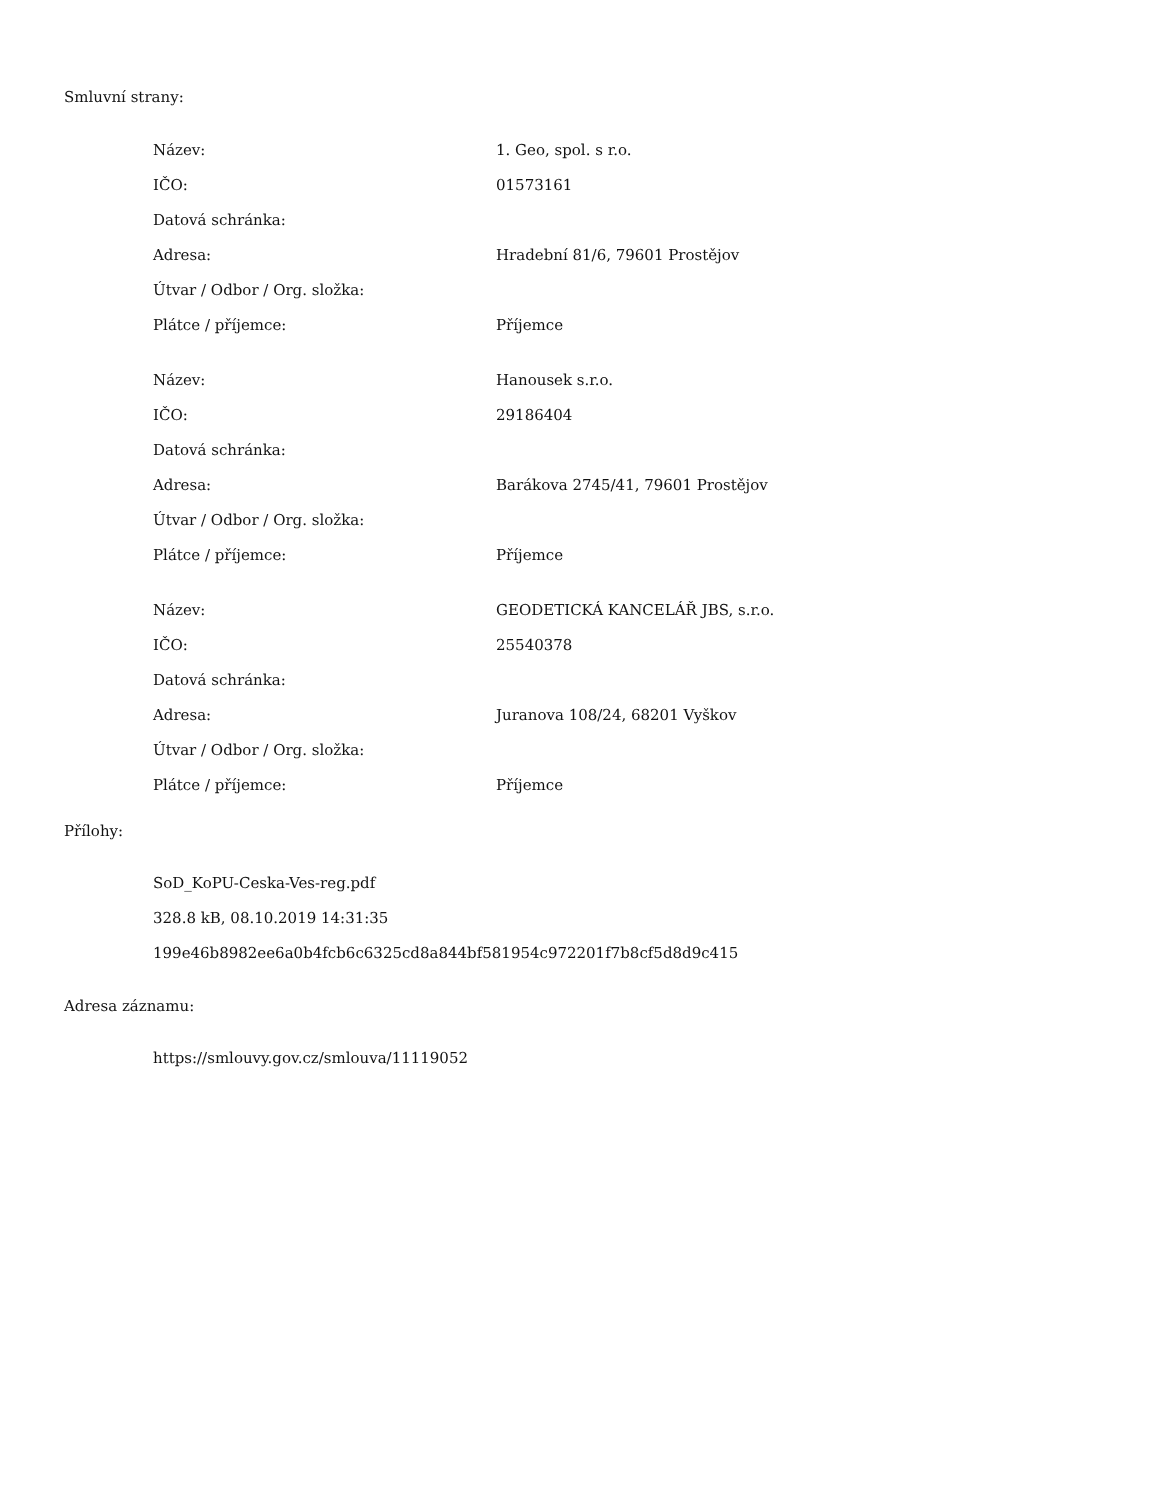Smluvní strany:
| Název: | 1. Geo, spol. s r.o. |
| IČO: | 01573161 |
| Datová schránka: | |
| Adresa: | Hradební 81/6, 79601 Prostějov |
| Útvar / Odbor / Org. složka: | |
| Plátce / příjemce: | Příjemce |
| Název: | Hanousek s.r.o. |
| IČO: | 29186404 |
| Datová schránka: | |
| Adresa: | Barákova 2745/41, 79601 Prostějov |
| Útvar / Odbor / Org. složka: | |
| Plátce / příjemce: | Příjemce |
| Název: | GEODETICKÁ KANCELÁŘ JBS, s.r.o. |
| IČO: | 25540378 |
| Datová schránka: | |
| Adresa: | Juranova 108/24, 68201 Vyškov |
| Útvar / Odbor / Org. složka: | |
| Plátce / příjemce: | Příjemce |
Přílohy:
SoD_KoPU-Ceska-Ves-reg.pdf
328.8 kB, 08.10.2019 14:31:35
199e46b8982ee6a0b4fcb6c6325cd8a844bf581954c972201f7b8cf5d8d9c415
Adresa záznamu:
https://smlouvy.gov.cz/smlouva/11119052